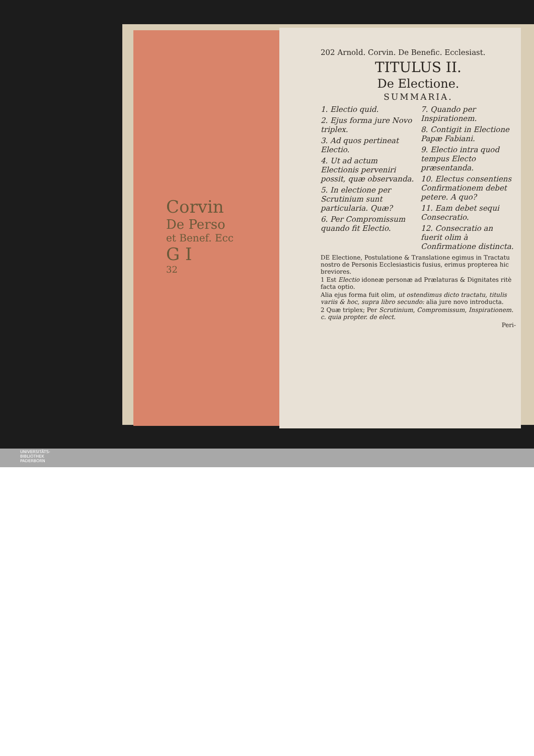Corvin
De Perso
et Benef. Ecc
G I
32
202 Arnold. Corvin. De Benefic. Ecclesiast.
TITULUS II.
De Electione.
SUMMARIA.
1. Electio quid.
2. Ejus forma jure Novo triplex.
3. Ad quos pertineat Electio.
4. Ut ad actum Electionis perveniri possit, quæ observanda.
5. In electione per Scrutinium sunt particularia. Quæ?
6. Per Compromissum quando fit Electio.
7. Quando per Inspirationem.
8. Contigit in Electione Papæ Fabiani.
9. Electio intra quod tempus Electo præsentanda.
10. Electus consentiens Confirmationem debet petere. A quo?
11. Eam debet sequi Consecratio.
12. Consecratio an fuerit olim à Confirmatione distincta.
DE Electione, Postulatione & Translatione egimus in Tractatu nostro de Personis Ecclesiasticis fusius, erimus propterea hic breviores.
1 Est Electio idoneæ personæ ad Prælaturas & Dignitates ritè facta optio.
Alia ejus forma fuit olim, ut ostendimus dicto tractatu, titulis variis & hoc, supra libro secundo: alia jure novo introducta.
2 Quæ triplex; Per Scrutinium, Compromissum, Inspirationem. c. quia propter. de elect.
Peri-
UNIVERSITÄTS-
BIBLIOTHEK
PADERBORN